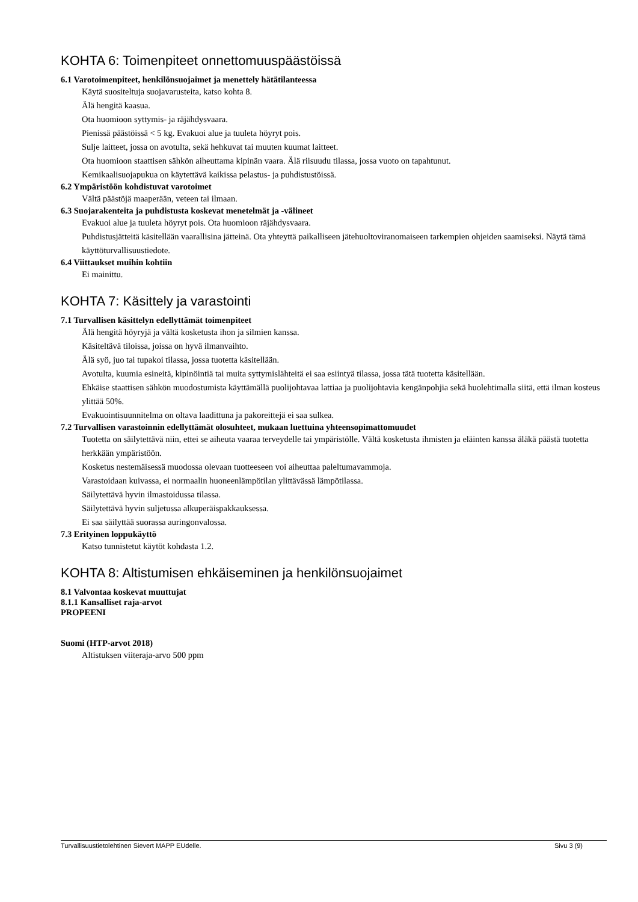KOHTA 6: Toimenpiteet onnettomuuspäästöissä
6.1 Varotoimenpiteet, henkilönsuojaimet ja menettely hätätilanteessa
Käytä suositeltuja suojavarusteita, katso kohta 8.
Älä hengitä kaasua.
Ota huomioon syttymis- ja räjähdysvaara.
Pienissä päästöissä < 5 kg. Evakuoi alue ja tuuleta höyryt pois.
Sulje laitteet, jossa on avotulta, sekä hehkuvat tai muuten kuumat laitteet.
Ota huomioon staattisen sähkön aiheuttama kipinän vaara. Älä riisuudu tilassa, jossa vuoto on tapahtunut.
Kemikaalisuojapukua on käytettävä kaikissa pelastus- ja puhdistustöissä.
6.2 Ympäristöön kohdistuvat varotoimet
Vältä päästöjä maaperään, veteen tai ilmaan.
6.3 Suojarakenteita ja puhdistusta koskevat menetelmät ja -välineet
Evakuoi alue ja tuuleta höyryt pois. Ota huomioon räjähdysvaara.
Puhdistusjätteitä käsitellään vaarallisina jätteinä. Ota yhteyttä paikalliseen jätehuoltoviranomaiseen tarkempien ohjeiden saamiseksi. Näytä tämä käyttöturvallisuustiedote.
6.4 Viittaukset muihin kohtiin
Ei mainittu.
KOHTA 7: Käsittely ja varastointi
7.1 Turvallisen käsittelyn edellyttämät toimenpiteet
Älä hengitä höyryjä ja vältä kosketusta ihon ja silmien kanssa.
Käsiteltävä tiloissa, joissa on hyvä ilmanvaihto.
Älä syö, juo tai tupakoi tilassa, jossa tuotetta käsitellään.
Avotulta, kuumia esineitä, kipinöintiä tai muita syttymislähteitä ei saa esiintyä tilassa, jossa tätä tuotetta käsitellään.
Ehkäise staattisen sähkön muodostumista käyttämällä puolijohtavaa lattiaa ja puolijohtavia kengänpohjia sekä huolehtimalla siitä, että ilman kosteus ylittää 50%.
Evakuointisuunnitelma on oltava laadittuna ja pakoreittejä ei saa sulkea.
7.2 Turvallisen varastoinnin edellyttämät olosuhteet, mukaan luettuina yhteensopimattomuudet
Tuotetta on säilytettävä niin, ettei se aiheuta vaaraa terveydelle tai ympäristölle. Vältä kosketusta ihmisten ja eläinten kanssa äläkä päästä tuotetta herkkään ympäristöön.
Kosketus nestemäisessä muodossa olevaan tuotteeseen voi aiheuttaa paleltumavammoja.
Varastoidaan kuivassa, ei normaalin huoneenlämpötilan ylittävässä lämpötilassa.
Säilytettävä hyvin ilmastoidussa tilassa.
Säilytettävä hyvin suljetussa alkuperäispakkauksessa.
Ei saa säilyttää suorassa auringonvalossa.
7.3 Erityinen loppukäyttö
Katso tunnistetut käytöt kohdasta 1.2.
KOHTA 8: Altistumisen ehkäiseminen ja henkilönsuojaimet
8.1 Valvontaa koskevat muuttujat
8.1.1 Kansalliset raja-arvot
PROPEENI
Suomi (HTP-arvot 2018)
Altistuksen viiteraja-arvo 500 ppm
Turvallisuustietolehtinen Sievert MAPP EUdelle. Sivu 3 (9)